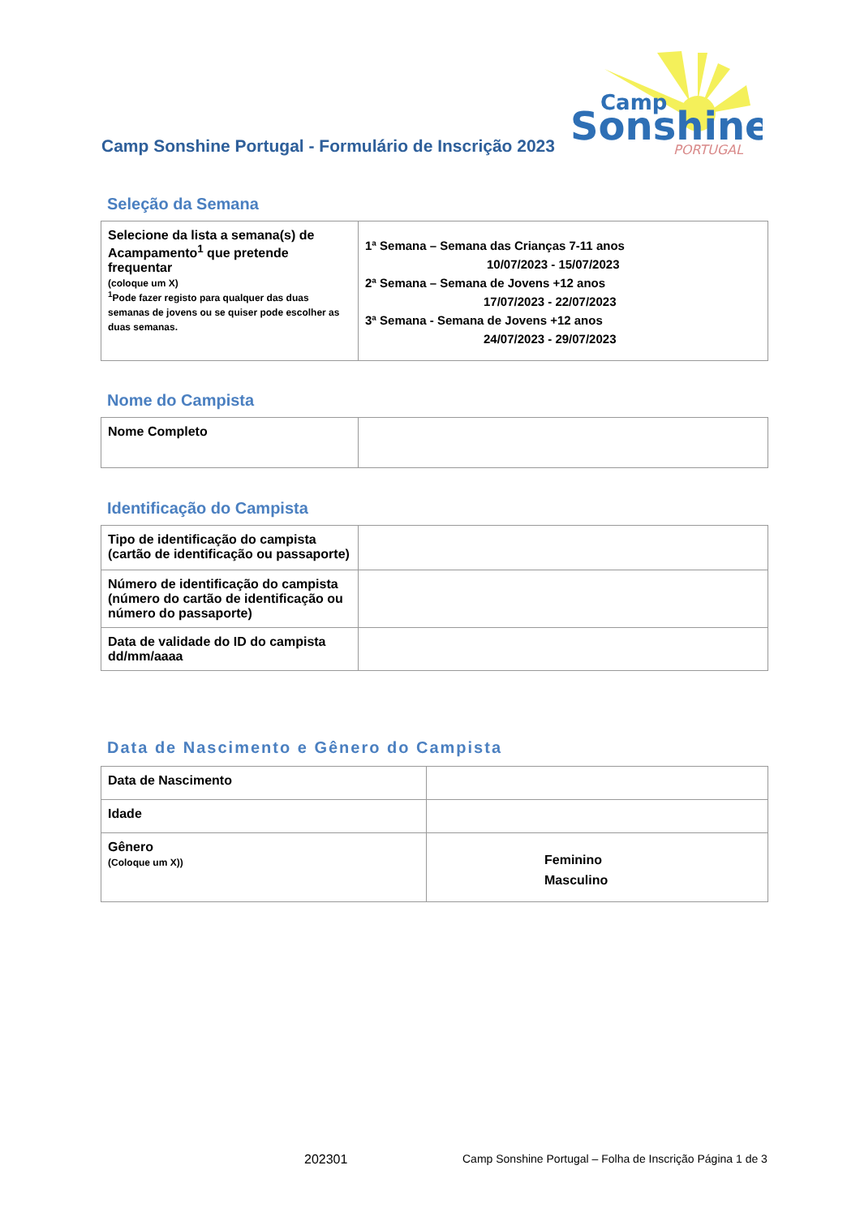Camp Sonshine Portugal - Formulário de Inscrição 2023
Camp
Sonshine
PORTUGAL
Seleção da Semana
| Selecione da lista a semana(s) de Acampamento<sup>1</sup> que pretende frequentar (coloque um X) <sup>1</sup> Pode fazer registo para qualquer das duas semanas de jovens ou se quiser pode escolher as duas semanas. | 1ª Semana – Semana das Crianças 7-11 anos 10/07/2023 - 15/07/2023 2ª Semana – Semana de Jovens +12 anos 17/07/2023 - 22/07/2023 3ª Semana - Semana de Jovens +12 anos 24/07/2023 - 29/07/2023 |
Nome do Campista
| Nome Completo | |
Identificação do Campista
| Tipo de identificação do campista (cartão de identificação ou passaporte) | |
| Número de identificação do campista (número do cartão de identificação ou número do passaporte) | |
| Data de validade do ID do campista dd/mm/aaaa | |
Data de Nascimento e Gênero do Campista
| Data de Nascimento | |
| Idade | |
| Gênero (Coloque um X)) | Feminino Masculino |
202301
Camp Sonshine Portugal – Folha de Inscrição Página 1 de 3